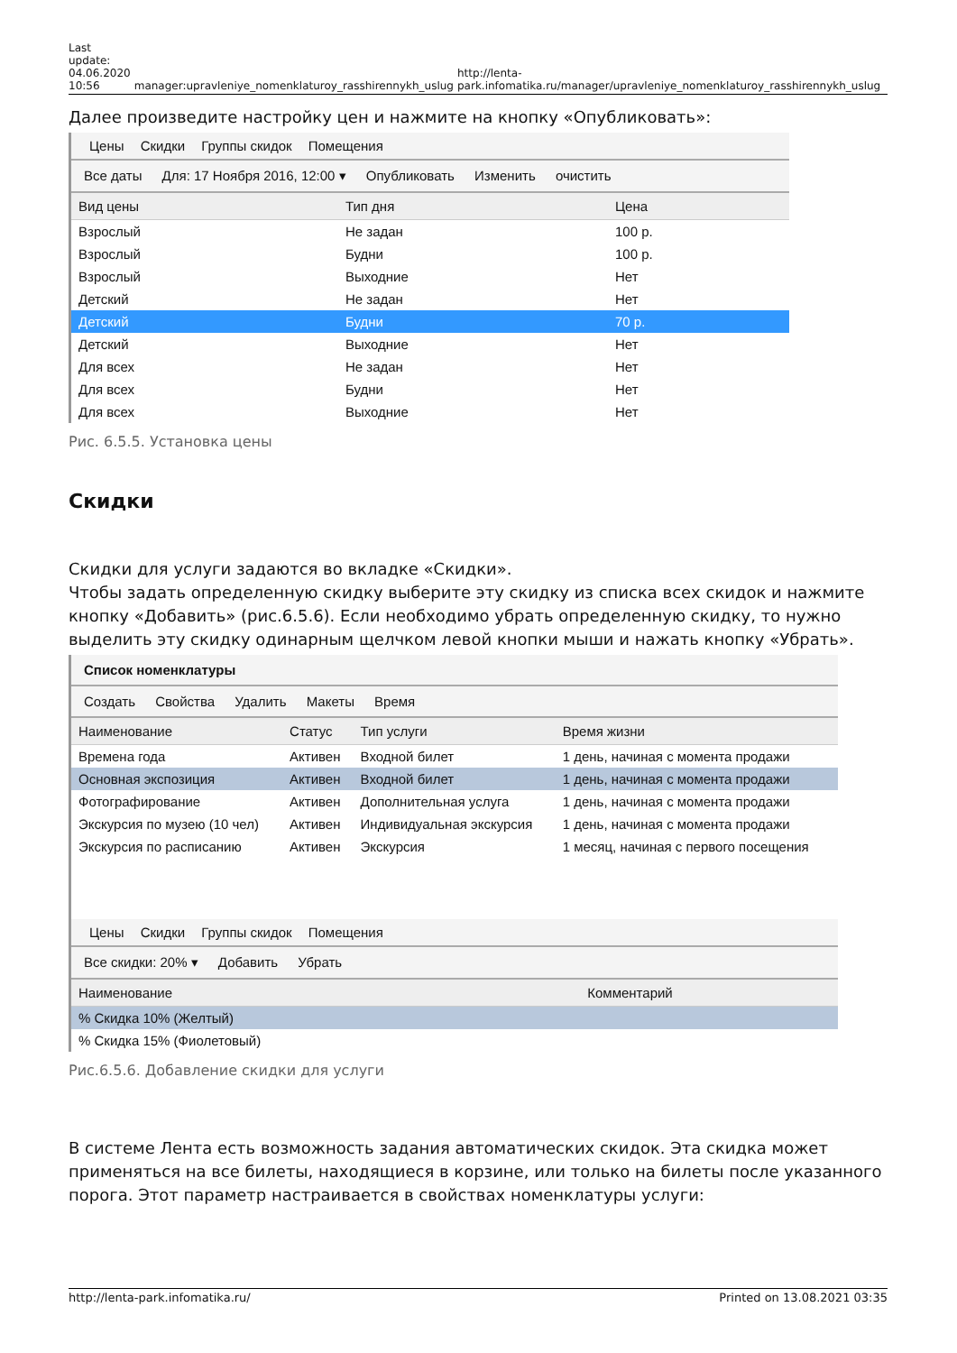Last
update:
04.06.2020
10:56
manager:upravleniye_nomenklaturoy_rasshirennykh_uslug
http://lenta-park.infomatika.ru/manager/upravleniye_nomenklaturoy_rasshirennykh_uslug
Далее произведите настройку цен и нажмите на кнопку «Опубликовать»:
Цены Скидки Группы скидок Помещения
Все даты Для: 17 Ноября 2016, 12:00 ▾ Опубликовать Изменить очистить
| Вид цены | Тип дня | Цена |
| --- | --- | --- |
| Взрослый | Не задан | 100 р. |
| Взрослый | Будни | 100 р. |
| Взрослый | Выходние | Нет |
| Детский | Не задан | Нет |
| Детский | Будни | 70 р. |
| Детский | Выходние | Нет |
| Для всех | Не задан | Нет |
| Для всех | Будни | Нет |
| Для всех | Выходние | Нет |
Рис. 6.5.5. Установка цены
Скидки
Скидки для услуги задаются во вкладке «Скидки».
Чтобы задать определенную скидку выберите эту скидку из списка всех скидок и нажмите кнопку «Добавить» (рис.6.5.6). Если необходимо убрать определенную скидку, то нужно выделить эту скидку одинарным щелчком левой кнопки мыши и нажать кнопку «Убрать».
Список номенклатуры
Создать Свойства Удалить Макеты Время
| Наименование | Статус | Тип услуги | Время жизни |
| --- | --- | --- | --- |
| Времена года | Активен | Входной билет | 1 день, начиная с момента продажи |
| Основная экспозиция | Активен | Входной билет | 1 день, начиная с момента продажи |
| Фотографирование | Активен | Дополнительная услуга | 1 день, начиная с момента продажи |
| Экскурсия по музею (10 чел) | Активен | Индивидуальная экскурсия | 1 день, начиная с момента продажи |
| Экскурсия по расписанию | Активен | Экскурсия | 1 месяц, начиная с первого посещения |
Цены Скидки Группы скидок Помещения
Все скидки: 20% ▾ Добавить Убрать
| Наименование | Комментарий |
| --- | --- |
| % Скидка 10% (Желтый) | |
| % Скидка 15% (Фиолетовый) | |
Рис.6.5.6. Добавление скидки для услуги
В системе Лента есть возможность задания автоматических скидок. Эта скидка может применяться на все билеты, находящиеся в корзине, или только на билеты после указанного порога. Этот параметр настраивается в свойствах номенклатуры услуги:
http://lenta-park.infomatika.ru/ Printed on 13.08.2021 03:35